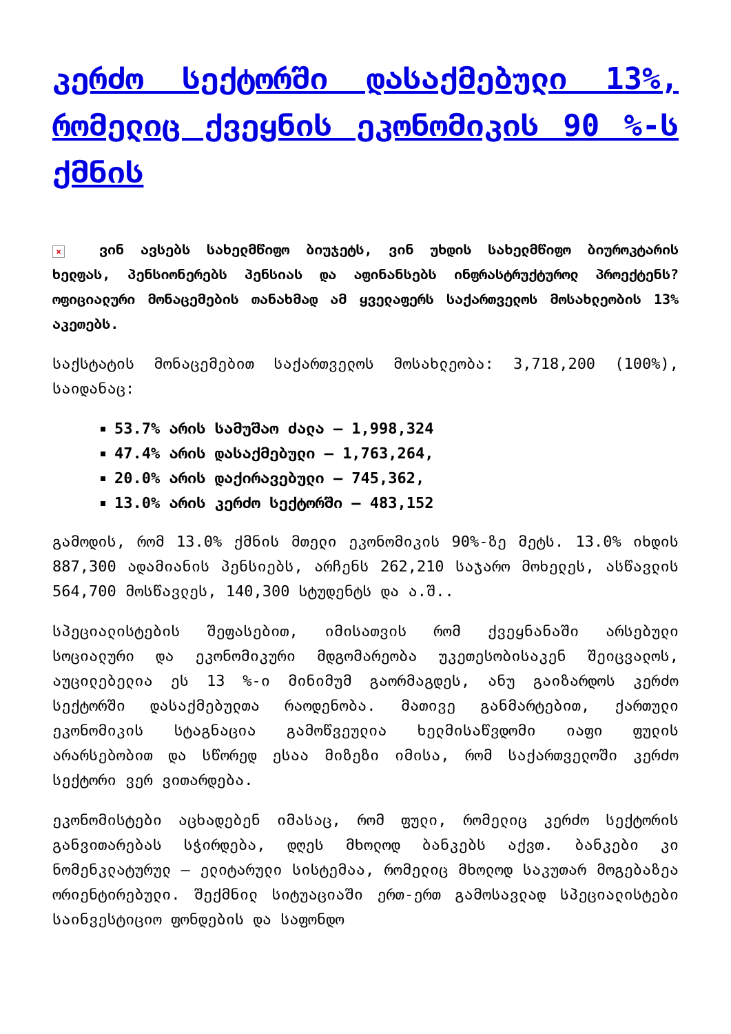კერძო სექტორში დასაქმებული 13%, რომელიც ქვეყნის ეკონომიკის 90 %-ს ქმნის
× ვინ ავსებს სახელმწიფო ბიუჯეტს, ვინ უხდის სახელმწიფო ბიუროკტარის ხელფას, პენსიონერებს პენსიას და აფინანსებს ინფრასტრუქტუროლ პროექტენს? ოფიციალური მონაცემების თანახმად ამ ყველაფერს საქართველოს მოსახლეობის 13% აკეთებს.
საქსტატის მონაცემებით საქართველოს მოსახლეობა: 3,718,200 (100%), საიდანაც:
53.7% არის სამუშაო ძალა – 1,998,324
47.4% არის დასაქმებული – 1,763,264,
20.0% არის დაქირავებული – 745,362,
13.0% არის კერძო სექტორში – 483,152
გამოდის, რომ 13.0% ქმნის მთელი ეკონომიკის 90%-ზე მეტს. 13.0% იხდის 887,300 ადამიანის პენსიებს, არჩენს 262,210 საჯარო მოხელეს, ასწავლის 564,700 მოსწავლეს, 140,300 სტუდენტს და ა.შ..
სპეციალისტების შეფასებით, იმისათვის რომ ქვეყნანაში არსებული სოციალური და ეკონომიკური მდგომარეობა უკეთესობისაკენ შეიცვალოს, აუცილებელია ეს 13 %-ი მინიმუმ გაორმაგდეს, ანუ გაიზარდოს კერძო სექტორში დასაქმებულთა რაოდენობა. მათივე განმარტებით, ქართული ეკონომიკის სტაგნაცია გამოწვეულია ხელმისაწვდომი იაფი ფულის არარსებობით და სწორედ ესაა მიზეზი იმისა, რომ საქართველოში კერძო სექტორი ვერ ვითარდება.
ეკონომისტები აცხადებენ იმასაც, რომ ფული, რომელიც კერძო სექტორის განვითარებას სჭირდება, დღეს მხოლოდ ბანკებს აქვთ. ბანკები კი ნომენკლატურულ – ელიტარული სისტემაა, რომელიც მხოლოდ საკუთარ მოგებაზეა ორიენტირებული. შექმნილ სიტუაციაში ერთ-ერთ გამოსავლად სპეციალისტები საინვესტიციო ფონდების და საფონდო